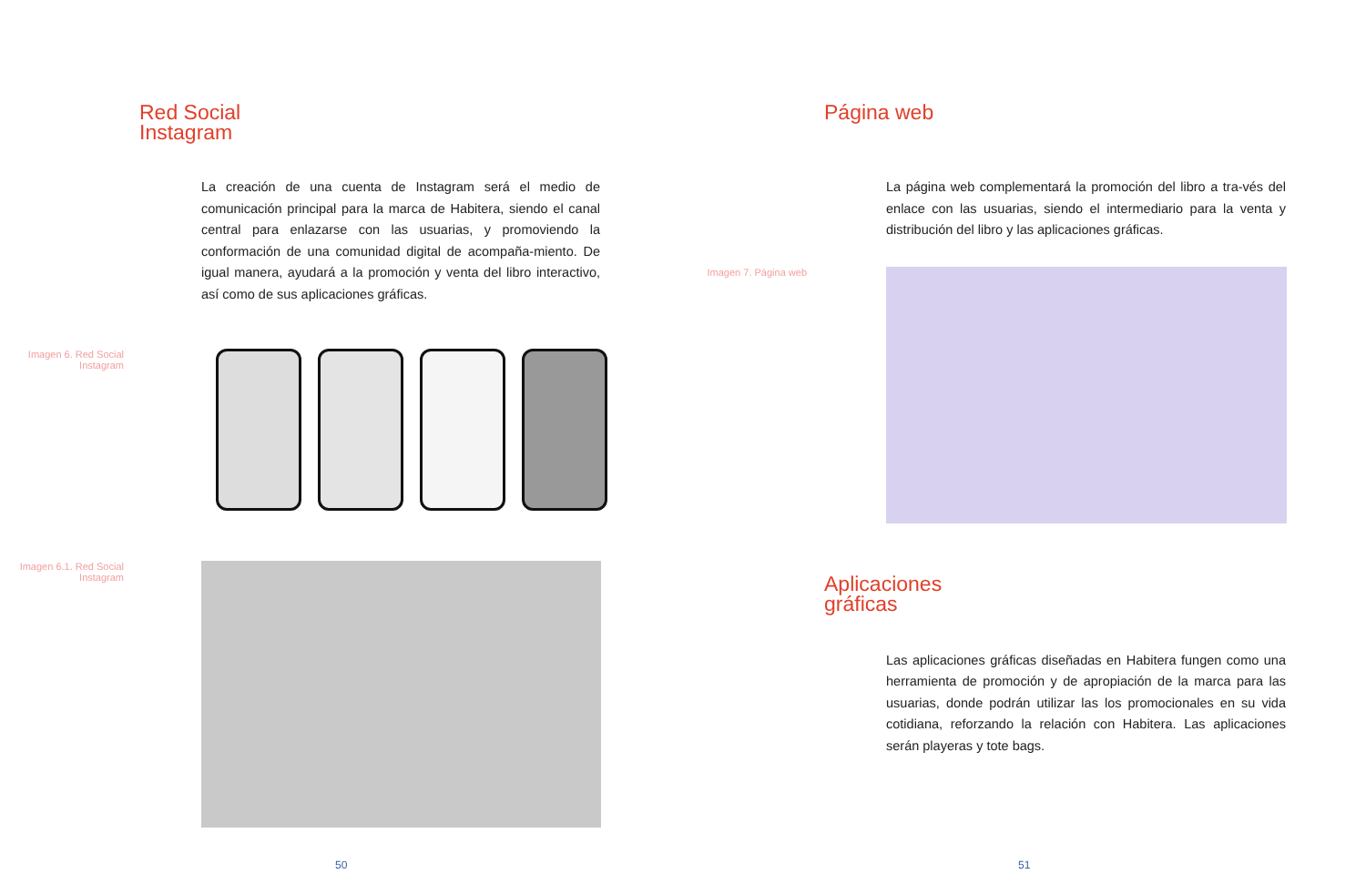Red Social
Instagram
La creación de una cuenta de Instagram será el medio de comunicación principal para la marca de Habitera, siendo el canal central para enlazarse con las usuarias, y promoviendo la conformación de una comunidad digital de acompaña-miento. De igual manera, ayudará a la promoción y venta del libro interactivo, así como de sus aplicaciones gráficas.
Imagen 6. Red Social Instagram
Imagen 6.1. Red Social Instagram
50
Página web
La página web complementará la promoción del libro a tra-vés del enlace con las usuarias, siendo el intermediario para la venta y distribución del libro y las aplicaciones gráficas.
Imagen 7. Página web
Aplicaciones
gráficas
Las aplicaciones gráficas diseñadas en Habitera fungen como una herramienta de promoción y de apropiación de la marca para las usuarias, donde podrán utilizar las los promocionales en su vida cotidiana, reforzando la relación con Habitera. Las aplicaciones serán playeras y tote bags.
51